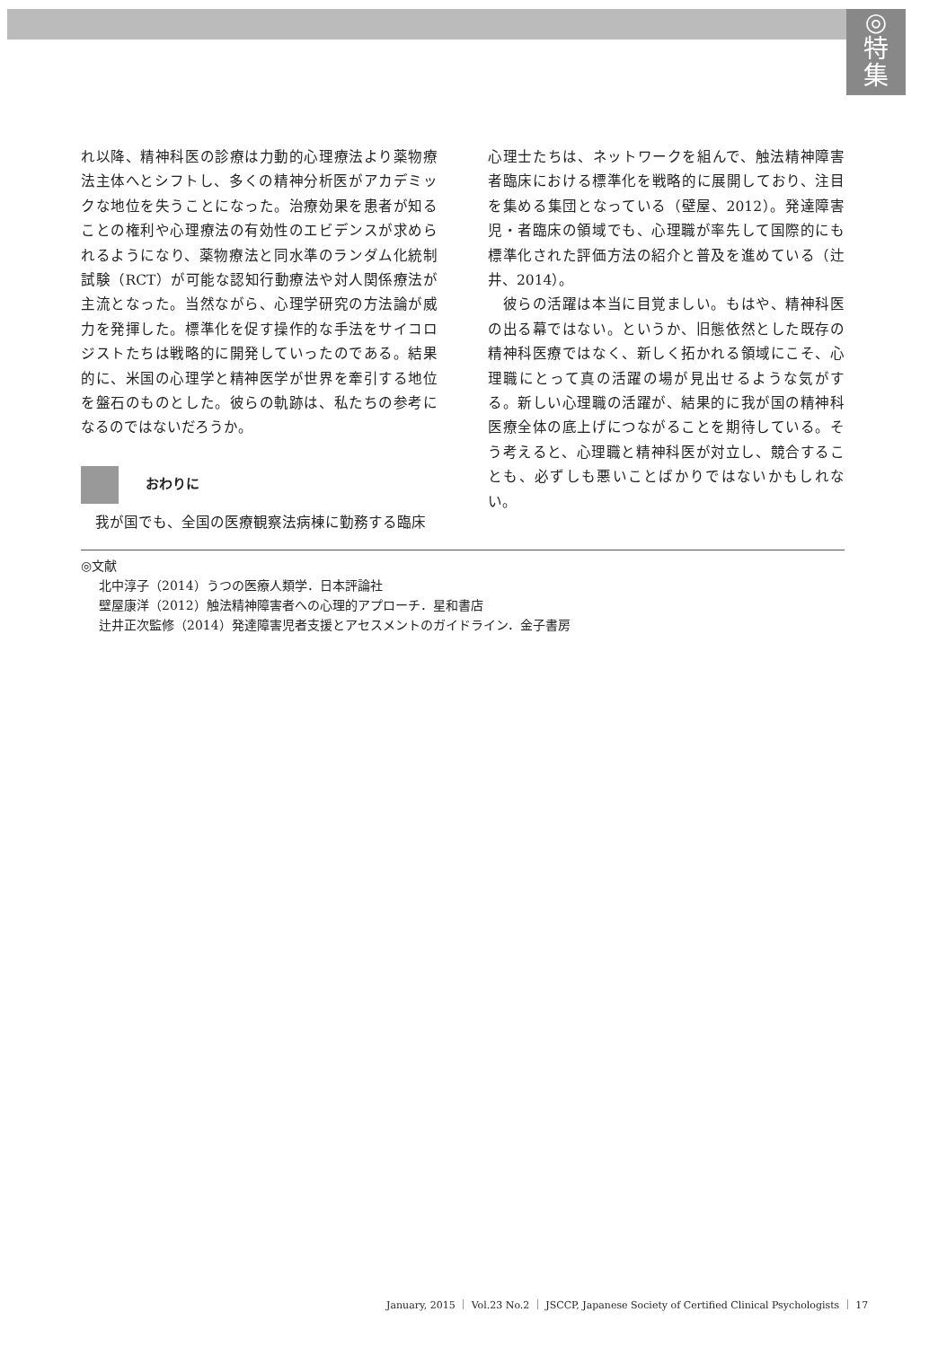◎
特
集
れ以降、精神科医の診療は力動的心理療法より薬物療法主体へとシフトし、多くの精神分析医がアカデミックな地位を失うことになった。治療効果を患者が知ることの権利や心理療法の有効性のエビデンスが求められるようになり、薬物療法と同水準のランダム化統制試験（RCT）が可能な認知行動療法や対人関係療法が主流となった。当然ながら、心理学研究の方法論が威力を発揮した。標準化を促す操作的な手法をサイコロジストたちは戦略的に開発していったのである。結果的に、米国の心理学と精神医学が世界を牽引する地位を盤石のものとした。彼らの軌跡は、私たちの参考になるのではないだろうか。
おわりに
　我が国でも、全国の医療観察法病棟に勤務する臨床
心理士たちは、ネットワークを組んで、触法精神障害者臨床における標準化を戦略的に展開しており、注目を集める集団となっている（壁屋、2012）。発達障害児・者臨床の領域でも、心理職が率先して国際的にも標準化された評価方法の紹介と普及を進めている（辻井、2014）。
　彼らの活躍は本当に目覚ましい。もはや、精神科医の出る幕ではない。というか、旧態依然とした既存の精神科医療ではなく、新しく拓かれる領域にこそ、心理職にとって真の活躍の場が見出せるような気がする。新しい心理職の活躍が、結果的に我が国の精神科医療全体の底上げにつながることを期待している。そう考えると、心理職と精神科医が対立し、競合することも、必ずしも悪いことばかりではないかもしれない。
◎文献
北中淳子（2014）うつの医療人類学．日本評論社
壁屋康洋（2012）触法精神障害者への心理的アプローチ．星和書店
辻井正次監修（2014）発達障害児者支援とアセスメントのガイドライン．金子書房
January, 2015 ｜ Vol.23 No.2 ｜ JSCCP, Japanese Society of Certified Clinical Psychologists ｜ 17